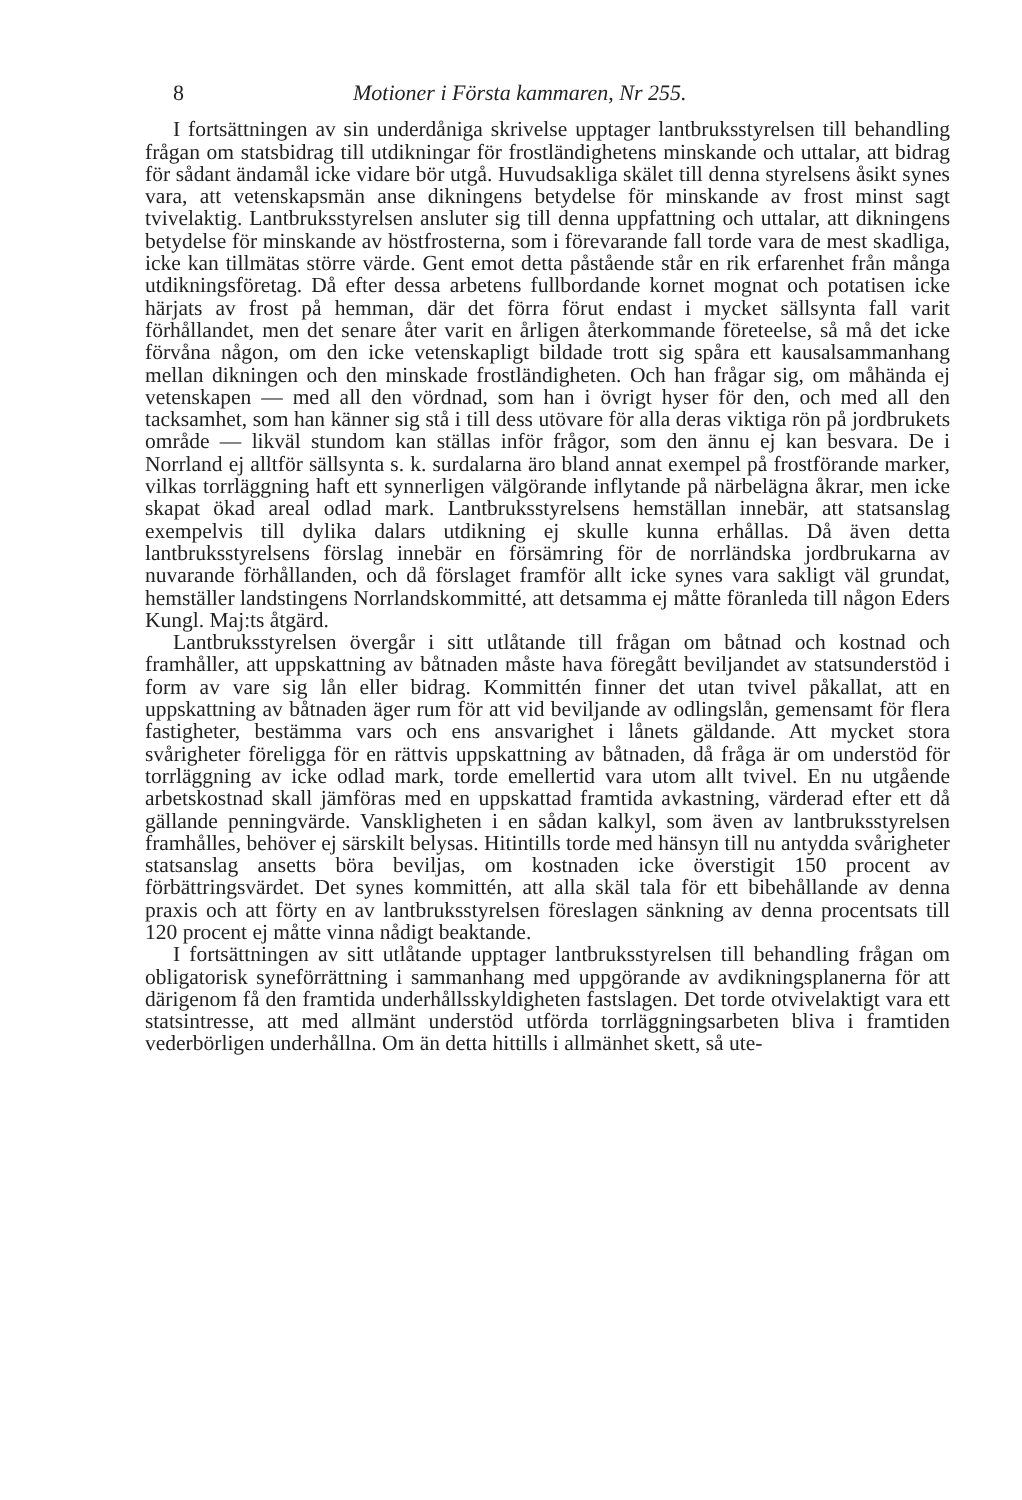8 Motioner i Första kammaren, Nr 255.
I fortsättningen av sin underdåniga skrivelse upptager lantbruksstyrelsen till behandling frågan om statsbidrag till utdikningar för frostländighetens minskande och uttalar, att bidrag för sådant ändamål icke vidare bör utgå. Huvudsakliga skälet till denna styrelsens åsikt synes vara, att vetenskapsmän anse dikningens betydelse för minskande av frost minst sagt tvivelaktig. Lantbruksstyrelsen ansluter sig till denna uppfattning och uttalar, att dikningens betydelse för minskande av höstfrosterna, som i förevarande fall torde vara de mest skadliga, icke kan tillmätas större värde. Gent emot detta påstående står en rik erfarenhet från många utdikningsföretag. Då efter dessa arbetens fullbordande kornet mognat och potatisen icke härjats av frost på hemman, där det förra förut endast i mycket sällsynta fall varit förhållandet, men det senare åter varit en årligen återkommande företeelse, så må det icke förvåna någon, om den icke vetenskapligt bildade trott sig spåra ett kausalsammanhang mellan dikningen och den minskade frostländigheten. Och han frågar sig, om måhända ej vetenskapen — med all den vördnad, som han i övrigt hyser för den, och med all den tacksamhet, som han känner sig stå i till dess utövare för alla deras viktiga rön på jordbrukets område — likväl stundom kan ställas inför frågor, som den ännu ej kan besvara. De i Norrland ej alltför sällsynta s. k. surdalarna äro bland annat exempel på frostförande marker, vilkas torrläggning haft ett synnerligen välgörande inflytande på närbelägna åkrar, men icke skapat ökad areal odlad mark. Lantbruksstyrelsens hemställan innebär, att statsanslag exempelvis till dylika dalars utdikning ej skulle kunna erhållas. Då även detta lantbruksstyrelsens förslag innebär en försämring för de norrländska jordbrukarna av nuvarande förhållanden, och då förslaget framför allt icke synes vara sakligt väl grundat, hemställer landstingens Norrlandskommitté, att detsamma ej måtte föranleda till någon Eders Kungl. Maj:ts åtgärd.
Lantbruksstyrelsen övergår i sitt utlåtande till frågan om båtnad och kostnad och framhåller, att uppskattning av båtnaden måste hava föregått beviljandet av statsunderstöd i form av vare sig lån eller bidrag. Kommittén finner det utan tvivel påkallat, att en uppskattning av båtnaden äger rum för att vid beviljande av odlingslån, gemensamt för flera fastigheter, bestämma vars och ens ansvarighet i lånets gäldande. Att mycket stora svårigheter föreligga för en rättvis uppskattning av båtnaden, då fråga är om understöd för torrläggning av icke odlad mark, torde emellertid vara utom allt tvivel. En nu utgående arbetskostnad skall jämföras med en uppskattad framtida avkastning, värderad efter ett då gällande penningvärde. Vanskligheten i en sådan kalkyl, som även av lantbruksstyrelsen framhålles, behöver ej särskilt belysas. Hitintills torde med hänsyn till nu antydda svårigheter statsanslag ansetts böra beviljas, om kostnaden icke överstigit 150 procent av förbättringsvärdet. Det synes kommittén, att alla skäl tala för ett bibehållande av denna praxis och att förty en av lantbruksstyrelsen föreslagen sänkning av denna procentsats till 120 procent ej måtte vinna nådigt beaktande.
I fortsättningen av sitt utlåtande upptager lantbruksstyrelsen till behandling frågan om obligatorisk syneförrättning i sammanhang med uppgörande av avdikningsplanerna för att därigenom få den framtida underhållsskyldigheten fastslagen. Det torde otvivelaktigt vara ett statsintresse, att med allmänt understöd utförda torrläggningsarbeten bliva i framtiden vederbörligen underhållna. Om än detta hittills i allmänhet skett, så ute-